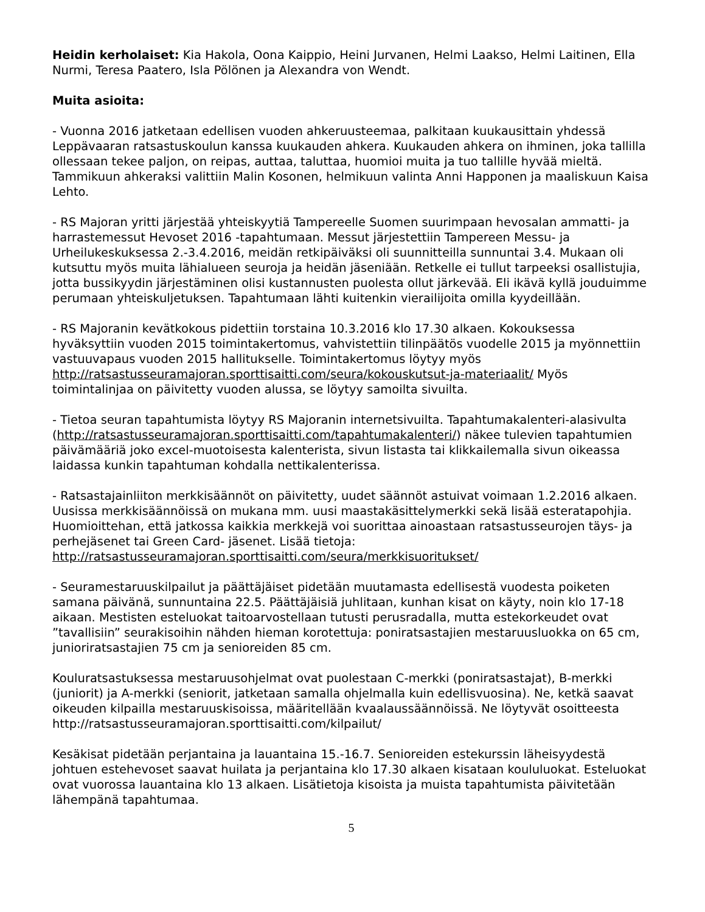Heidin kerholaiset: Kia Hakola, Oona Kaippio, Heini Jurvanen, Helmi Laakso, Helmi Laitinen, Ella Nurmi, Teresa Paatero, Isla Pölönen ja Alexandra von Wendt.
Muita asioita:
- Vuonna 2016 jatketaan edellisen vuoden ahkeruusteemaa, palkitaan kuukausittain yhdessä Leppävaaran ratsastuskoulun kanssa kuukauden ahkera. Kuukauden ahkera on ihminen, joka tallilla ollessaan tekee paljon, on reipas, auttaa, taluttaa, huomioi muita ja tuo tallille hyvää mieltä. Tammikuun ahkeraksi valittiin Malin Kosonen, helmikuun valinta Anni Happonen ja maaliskuun Kaisa Lehto.
- RS Majoran yritti järjestää yhteiskyytiä Tampereelle Suomen suurimpaan hevosalan ammatti- ja harrastemessut Hevoset 2016 -tapahtumaan. Messut järjestettiin Tampereen Messu- ja Urheilukeskuksessa 2.-3.4.2016, meidän retkipäiväksi oli suunnitteilla sunnuntai 3.4. Mukaan oli kutsuttu myös muita lähialueen seuroja ja heidän jäseniään. Retkelle ei tullut tarpeeksi osallistujia, jotta bussikyydin järjestäminen olisi kustannusten puolesta ollut järkevää. Eli ikävä kyllä jouduimme perumaan yhteiskuljetuksen. Tapahtumaan lähti kuitenkin vierailijoita omilla kyydeillään.
- RS Majoranin kevätkokous pidettiin torstaina 10.3.2016 klo 17.30 alkaen. Kokouksessa hyväksyttiin vuoden 2015 toimintakertomus, vahvistettiin tilinpäätös vuodelle 2015 ja myönnettiin vastuuvapaus vuoden 2015 hallitukselle. Toimintakertomus löytyy myös http://ratsastusseuramajoran.sporttisaitti.com/seura/kokouskutsut-ja-materiaalit/ Myös toimintalinjaa on päivitetty vuoden alussa, se löytyy samoilta sivuilta.
- Tietoa seuran tapahtumista löytyy RS Majoranin internetsivuilta. Tapahtumakalenteri-alasivulta (http://ratsastusseuramajoran.sporttisaitti.com/tapahtumakalenteri/) näkee tulevien tapahtumien päivämääriä joko excel-muotoisesta kalenterista, sivun listasta tai klikkailemalla sivun oikeassa laidassa kunkin tapahtuman kohdalla nettikalenterissa.
- Ratsastajainliiton merkkisäännöt on päivitetty, uudet säännöt astuivat voimaan 1.2.2016 alkaen. Uusissa merkkisäännöissä on mukana mm. uusi maastakäsittelymerkki sekä lisää esteratapohjia. Huomioittehan, että jatkossa kaikkia merkkejä voi suorittaa ainoastaan ratsastusseurojen täys- ja perhejäsenet tai Green Card- jäsenet. Lisää tietoja: http://ratsastusseuramajoran.sporttisaitti.com/seura/merkkisuoritukset/
- Seuramestaruuskilpailut ja päättäjäiset pidetään muutamasta edellisestä vuodesta poiketen samana päivänä, sunnuntaina 22.5. Päättäjäisiä juhlitaan, kunhan kisat on käyty, noin klo 17-18 aikaan. Mestisten esteluokat taitoarvostellaan tutusti perusradalla, mutta estekorkeudet ovat ”tavallisiin” seurakisoihin nähden hieman korotettuja: poniratsastajien mestaruusluokka on 65 cm, junioriratsastajien 75 cm ja senioreiden 85 cm.
Kouluratsastuksessa mestaruusohjelmat ovat puolestaan C-merkki (poniratsastajat), B-merkki (juniorit) ja A-merkki (seniorit, jatketaan samalla ohjelmalla kuin edellisvuosina). Ne, ketkä saavat oikeuden kilpailla mestaruuskisoissa, määritellään kvaalaussäännöissä. Ne löytyvät osoitteesta http://ratsastusseuramajoran.sporttisaitti.com/kilpailut/
Kesäkisat pidetään perjantaina ja lauantaina 15.-16.7. Senioreiden estekurssin läheisyydestä johtuen estehevoset saavat huilata ja perjantaina klo 17.30 alkaen kisataan koululuokat. Esteluokat ovat vuorossa lauantaina klo 13 alkaen. Lisätietoja kisoista ja muista tapahtumista päivitetään lähempänä tapahtumaa.
5